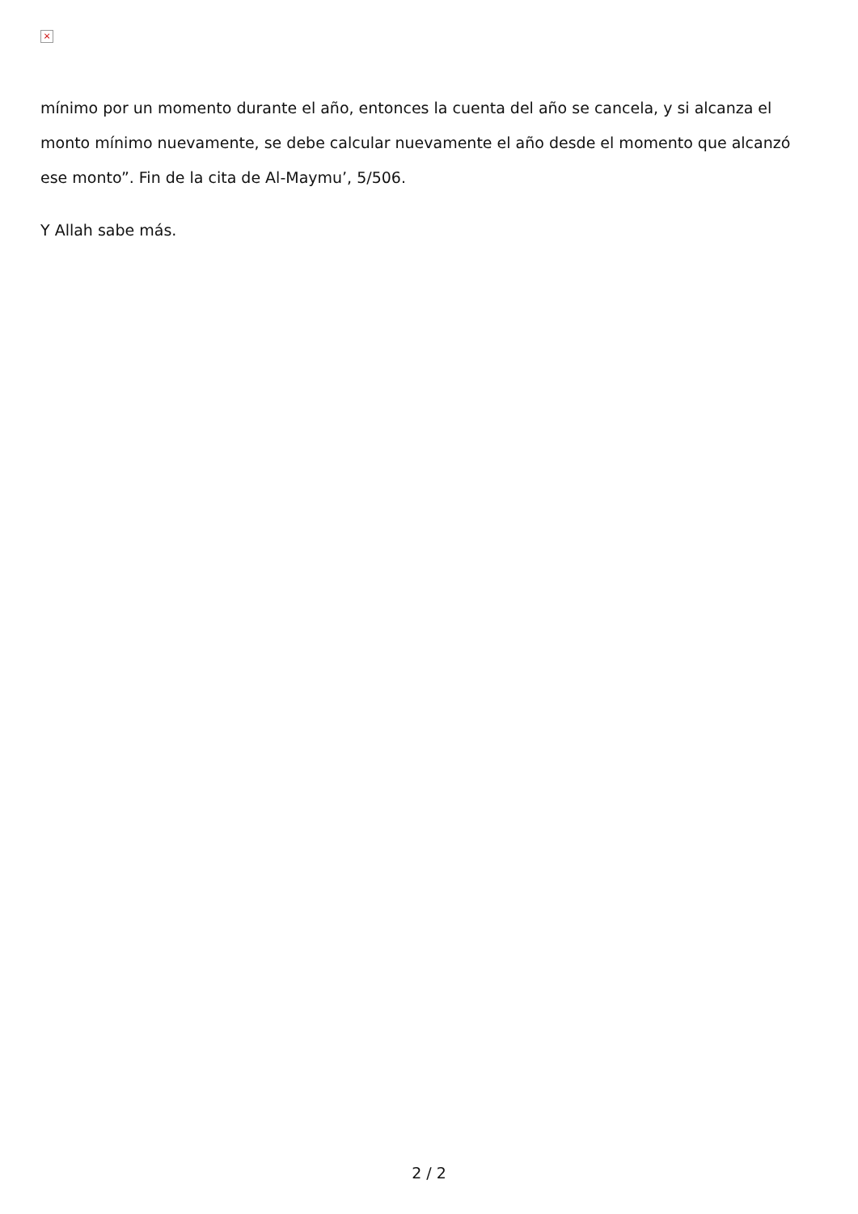×
mínimo por un momento durante el año, entonces la cuenta del año se cancela, y si alcanza el monto mínimo nuevamente, se debe calcular nuevamente el año desde el momento que alcanzó ese monto”. Fin de la cita de Al-Maymu’, 5/506.
Y Allah sabe más.
2 / 2